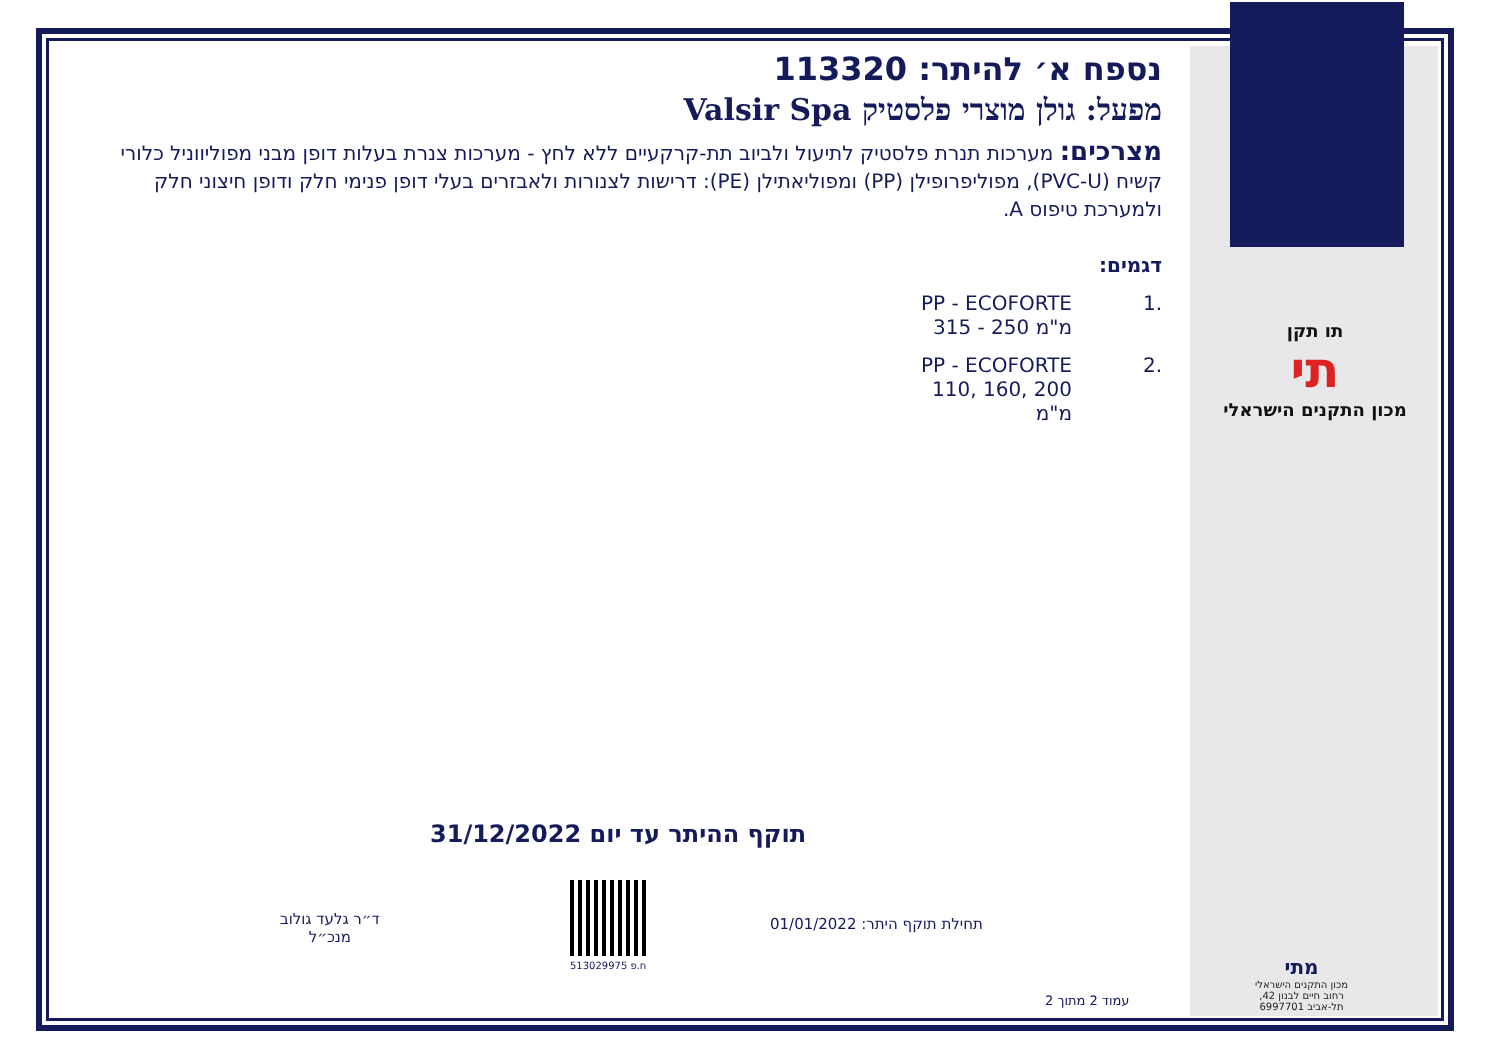נספח א׳ להיתר: 113320
מפעל: גולן מוצרי פלסטיק Valsir Spa
מצרכים: מערכות תנרת פלסטיק לתיעול ולביוב תת-קרקעיים ללא לחץ - מערכות צנרת בעלות דופן מבני מפוליווניל כלורי קשיח (PVC-U), מפוליפרופילן (PP) ומפוליאתילן (PE): דרישות לצנורות ולאבזרים בעלי דופן פנימי חלק ודופן חיצוני חלק ולמערכת טיפוס A.
דגמים:
.1 PP - ECOFORTE
315 - 250 מ"מ
.2 PP - ECOFORTE
110, 160, 200 מ"מ
תו תקן
תי
מכון התקנים הישראלי
תוקף ההיתר עד יום 31/12/2022
ד״ר גלעד גולוב
מנכ״ל
ח.פ 513029975
תחילת תוקף היתר: 01/01/2022
עמוד 2 מתוך 2
מתי
מכון התקנים הישראלי
רחוב חיים לבנון 42,
תל-אביב 6997701